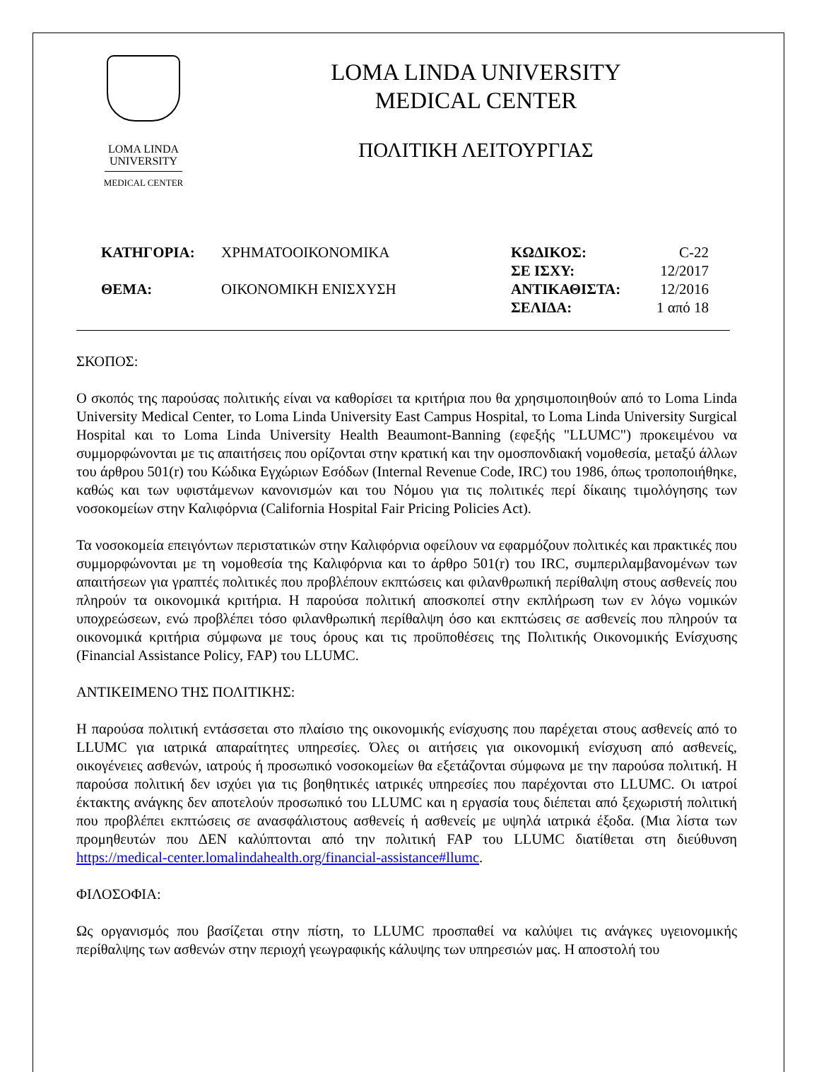LOMA LINDA
UNIVERSITY
MEDICAL CENTER
LOMA LINDA UNIVERSITY
MEDICAL CENTER
ΠΟΛΙΤΙΚΗ ΛΕΙΤΟΥΡΓΙΑΣ
| ΚΑΤΗΓΟΡΙΑ: | ΧΡΗΜΑΤΟΟΙΚΟΝΟΜΙΚΑ | ΚΩΔΙΚΟΣ: | C-22 |
| | | ΣΕ ΙΣΧΥ: | 12/2017 |
| ΘΕΜΑ: | ΟΙΚΟΝΟΜΙΚΗ ΕΝΙΣΧΥΣΗ | ΑΝΤΙΚΑΘΙΣΤΑ: | 12/2016 |
| | | ΣΕΛΙΔΑ: | 1 από 18 |
ΣΚΟΠΟΣ:
Ο σκοπός της παρούσας πολιτικής είναι να καθορίσει τα κριτήρια που θα χρησιμοποιηθούν από το Loma Linda University Medical Center, το Loma Linda University East Campus Hospital, το Loma Linda University Surgical Hospital και το Loma Linda University Health Beaumont-Banning (εφεξής "LLUMC") προκειμένου να συμμορφώνονται με τις απαιτήσεις που ορίζονται στην κρατική και την ομοσπονδιακή νομοθεσία, μεταξύ άλλων του άρθρου 501(r) του Κώδικα Εγχώριων Εσόδων (Internal Revenue Code, IRC) του 1986, όπως τροποποιήθηκε, καθώς και των υφιστάμενων κανονισμών και του Νόμου για τις πολιτικές περί δίκαιης τιμολόγησης των νοσοκομείων στην Καλιφόρνια (California Hospital Fair Pricing Policies Act).
Τα νοσοκομεία επειγόντων περιστατικών στην Καλιφόρνια οφείλουν να εφαρμόζουν πολιτικές και πρακτικές που συμμορφώνονται με τη νομοθεσία της Καλιφόρνια και το άρθρο 501(r) του IRC, συμπεριλαμβανομένων των απαιτήσεων για γραπτές πολιτικές που προβλέπουν εκπτώσεις και φιλανθρωπική περίθαλψη στους ασθενείς που πληρούν τα οικονομικά κριτήρια. Η παρούσα πολιτική αποσκοπεί στην εκπλήρωση των εν λόγω νομικών υποχρεώσεων, ενώ προβλέπει τόσο φιλανθρωπική περίθαλψη όσο και εκπτώσεις σε ασθενείς που πληρούν τα οικονομικά κριτήρια σύμφωνα με τους όρους και τις προϋποθέσεις της Πολιτικής Οικονομικής Ενίσχυσης (Financial Assistance Policy, FAP) του LLUMC.
ΑΝΤΙΚΕΙΜΕΝΟ ΤΗΣ ΠΟΛΙΤΙΚΗΣ:
Η παρούσα πολιτική εντάσσεται στο πλαίσιο της οικονομικής ενίσχυσης που παρέχεται στους ασθενείς από το LLUMC για ιατρικά απαραίτητες υπηρεσίες. Όλες οι αιτήσεις για οικονομική ενίσχυση από ασθενείς, οικογένειες ασθενών, ιατρούς ή προσωπικό νοσοκομείων θα εξετάζονται σύμφωνα με την παρούσα πολιτική. Η παρούσα πολιτική δεν ισχύει για τις βοηθητικές ιατρικές υπηρεσίες που παρέχονται στο LLUMC. Οι ιατροί έκτακτης ανάγκης δεν αποτελούν προσωπικό του LLUMC και η εργασία τους διέπεται από ξεχωριστή πολιτική που προβλέπει εκπτώσεις σε ανασφάλιστους ασθενείς ή ασθενείς με υψηλά ιατρικά έξοδα. (Μια λίστα των προμηθευτών που ΔΕΝ καλύπτονται από την πολιτική FAP του LLUMC διατίθεται στη διεύθυνση https://medical-center.lomalindahealth.org/financial-assistance#llumc.
ΦΙΛΟΣΟΦΙΑ:
Ως οργανισμός που βασίζεται στην πίστη, το LLUMC προσπαθεί να καλύψει τις ανάγκες υγειονομικής περίθαλψης των ασθενών στην περιοχή γεωγραφικής κάλυψης των υπηρεσιών μας. Η αποστολή του